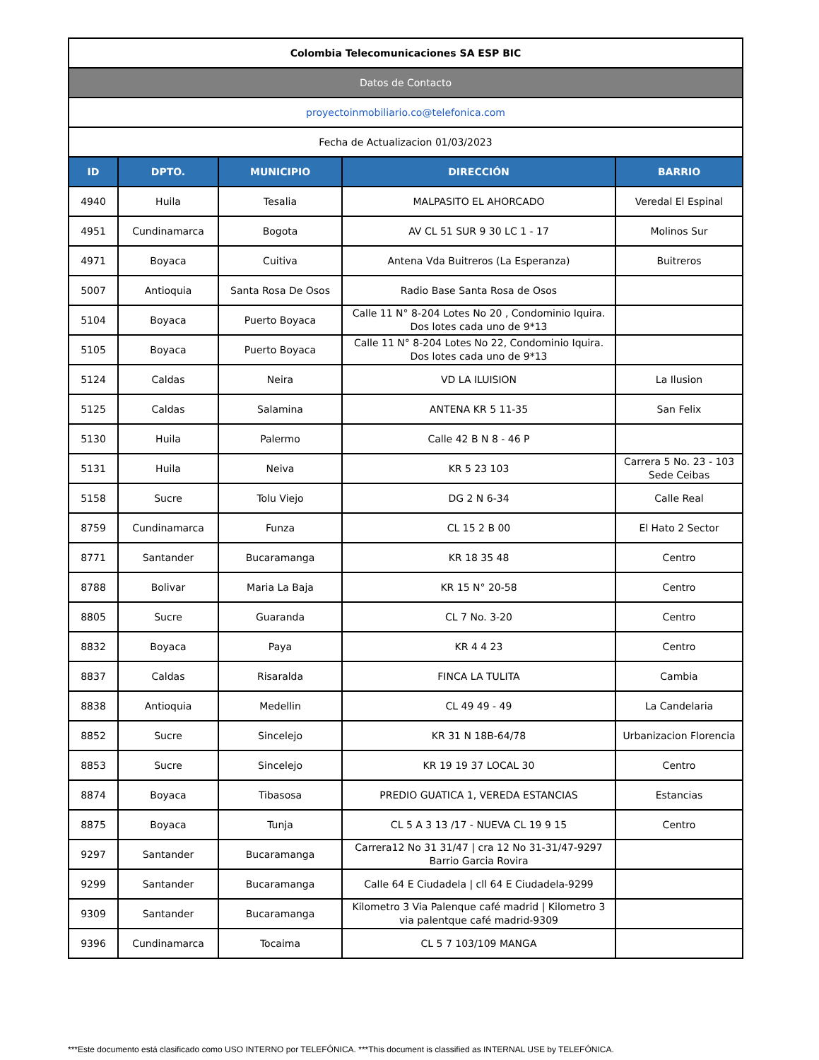| Colombia Telecomunicaciones SA ESP BIC | | | | |
| Datos de Contacto | | | | |
| proyectoinmobiliario.co@telefonica.com | | | | |
| Fecha de Actualizacion 01/03/2023 | | | | |
| ID | DPTO. | MUNICIPIO | DIRECCIÓN | BARRIO |
| 4940 | Huila | Tesalia | MALPASITO EL AHORCADO | Veredal El Espinal |
| 4951 | Cundinamarca | Bogota | AV CL 51 SUR 9 30 LC 1 - 17 | Molinos Sur |
| 4971 | Boyaca | Cuitiva | Antena Vda Buitreros (La Esperanza) | Buitreros |
| 5007 | Antioquia | Santa Rosa De Osos | Radio Base Santa Rosa de Osos | |
| 5104 | Boyaca | Puerto Boyaca | Calle 11 N° 8-204 Lotes No 20 , Condominio Iquira. Dos lotes cada uno de 9*13 | |
| 5105 | Boyaca | Puerto Boyaca | Calle 11 N° 8-204 Lotes No 22, Condominio Iquira. Dos lotes cada uno de 9*13 | |
| 5124 | Caldas | Neira | VD LA ILUISION | La Ilusion |
| 5125 | Caldas | Salamina | ANTENA KR 5 11-35 | San Felix |
| 5130 | Huila | Palermo | Calle 42 B N 8 - 46 P | |
| 5131 | Huila | Neiva | KR 5 23 103 | Carrera 5 No. 23 - 103 Sede Ceibas |
| 5158 | Sucre | Tolu Viejo | DG 2 N 6-34 | Calle Real |
| 8759 | Cundinamarca | Funza | CL 15 2 B 00 | El Hato 2 Sector |
| 8771 | Santander | Bucaramanga | KR 18 35 48 | Centro |
| 8788 | Bolivar | Maria La Baja | KR 15 N° 20-58 | Centro |
| 8805 | Sucre | Guaranda | CL 7 No. 3-20 | Centro |
| 8832 | Boyaca | Paya | KR 4 4 23 | Centro |
| 8837 | Caldas | Risaralda | FINCA LA TULITA | Cambia |
| 8838 | Antioquia | Medellin | CL 49 49 - 49 | La Candelaria |
| 8852 | Sucre | Sincelejo | KR 31 N 18B-64/78 | Urbanizacion Florencia |
| 8853 | Sucre | Sincelejo | KR 19 19 37 LOCAL 30 | Centro |
| 8874 | Boyaca | Tibasosa | PREDIO GUATICA 1, VEREDA ESTANCIAS | Estancias |
| 8875 | Boyaca | Tunja | CL 5 A 3 13 /17 - NUEVA CL 19 9 15 | Centro |
| 9297 | Santander | Bucaramanga | Carrera12 No 31 31/47 / cra 12 No 31-31/47-9297 Barrio Garcia Rovira | |
| 9299 | Santander | Bucaramanga | Calle 64 E Ciudadela / cll 64 E Ciudadela-9299 | |
| 9309 | Santander | Bucaramanga | Kilometro 3 Via Palenque café madrid / Kilometro 3 via palentque café madrid-9309 | |
| 9396 | Cundinamarca | Tocaima | CL 5 7 103/109 MANGA | |
***Este documento está clasificado como USO INTERNO por TELEFÓNICA. ***This document is classified as INTERNAL USE by TELEFÓNICA.